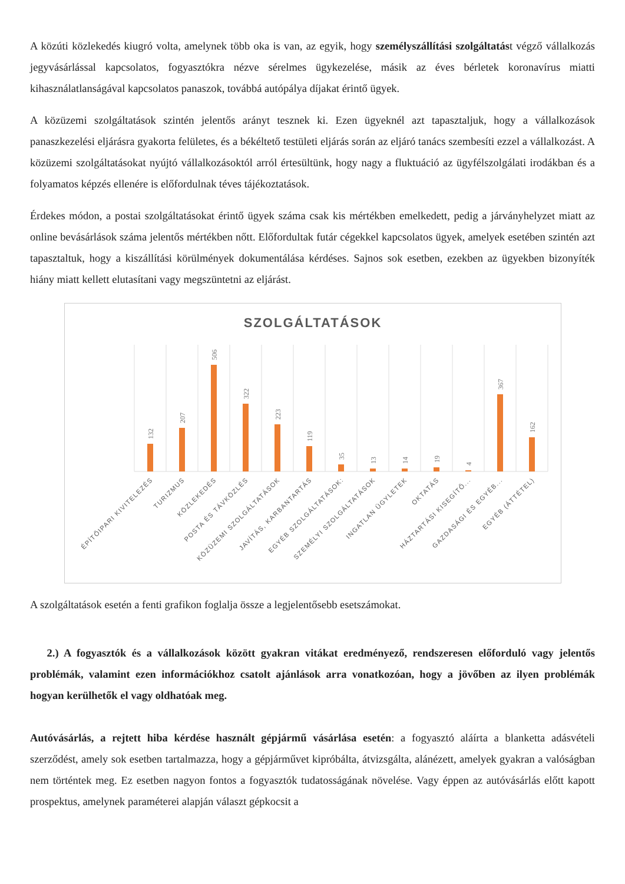A közúti közlekedés kiugró volta, amelynek több oka is van, az egyik, hogy személyszállítási szolgáltatást végző vállalkozás jegyvásárlással kapcsolatos, fogyasztókra nézve sérelmes ügykezelése, másik az éves bérletek koronavírus miatti kihasználatlanságával kapcsolatos panaszok, továbbá autópálya díjakat érintő ügyek.
A közüzemi szolgáltatások szintén jelentős arányt tesznek ki. Ezen ügyeknél azt tapasztaljuk, hogy a vállalkozások panaszkezelési eljárásra gyakorta felületes, és a békéltető testületi eljárás során az eljáró tanács szembesíti ezzel a vállalkozást. A közüzemi szolgáltatásokat nyújtó vállalkozásoktól arról értesültünk, hogy nagy a fluktuáció az ügyfélszolgálati irodákban és a folyamatos képzés ellenére is előfordulnak téves tájékoztatások.
Érdekes módon, a postai szolgáltatásokat érintő ügyek száma csak kis mértékben emelkedett, pedig a járványhelyzet miatt az online bevásárlások száma jelentős mértékben nőtt. Előfordultak futár cégekkel kapcsolatos ügyek, amelyek esetében szintén azt tapasztaltuk, hogy a kiszállítási körülmények dokumentálása kérdéses. Sajnos sok esetben, ezekben az ügyekben bizonyíték hiány miatt kellett elutasítani vagy megszüntetni az eljárást.
SZOLGÁLTATÁSOK
132
207
506
322
223
119
35
13
14
19
4
367
162
ÉPÍTŐIPARI KIVITELEZÉS
TURIZMUS
KÖZLEKEDÉS
POSTA ÉS TÁVKÖZLÉS
KÖZÜZEMI SZOLGÁLTATÁSOK
JAVÍTÁS, KARBANTARTÁS
EGYÉB SZOLGÁLTATÁSOK:
SZEMÉLYI SZOLGÁLTATÁSOK
INGATLAN ÜGYLETEK
OKTATÁS
HÁZTARTÁSI KISEGÍTŐ...
GAZDASÁGI ÉS EGYÉB...
EGYÉB (ÁTTÉTEL)
A szolgáltatások esetén a fenti grafikon foglalja össze a legjelentősebb esetszámokat.
2.) A fogyasztók és a vállalkozások között gyakran vitákat eredményező, rendszeresen előforduló vagy jelentős problémák, valamint ezen információkhoz csatolt ajánlások arra vonatkozóan, hogy a jövőben az ilyen problémák hogyan kerülhetők el vagy oldhatóak meg.
Autóvásárlás, a rejtett hiba kérdése használt gépjármű vásárlása esetén: a fogyasztó aláírta a blanketta adásvételi szerződést, amely sok esetben tartalmazza, hogy a gépjárművet kipróbálta, átvizsgálta, alánézett, amelyek gyakran a valóságban nem történtek meg. Ez esetben nagyon fontos a fogyasztók tudatosságának növelése. Vagy éppen az autóvásárlás előtt kapott prospektus, amelynek paraméterei alapján választ gépkocsit a